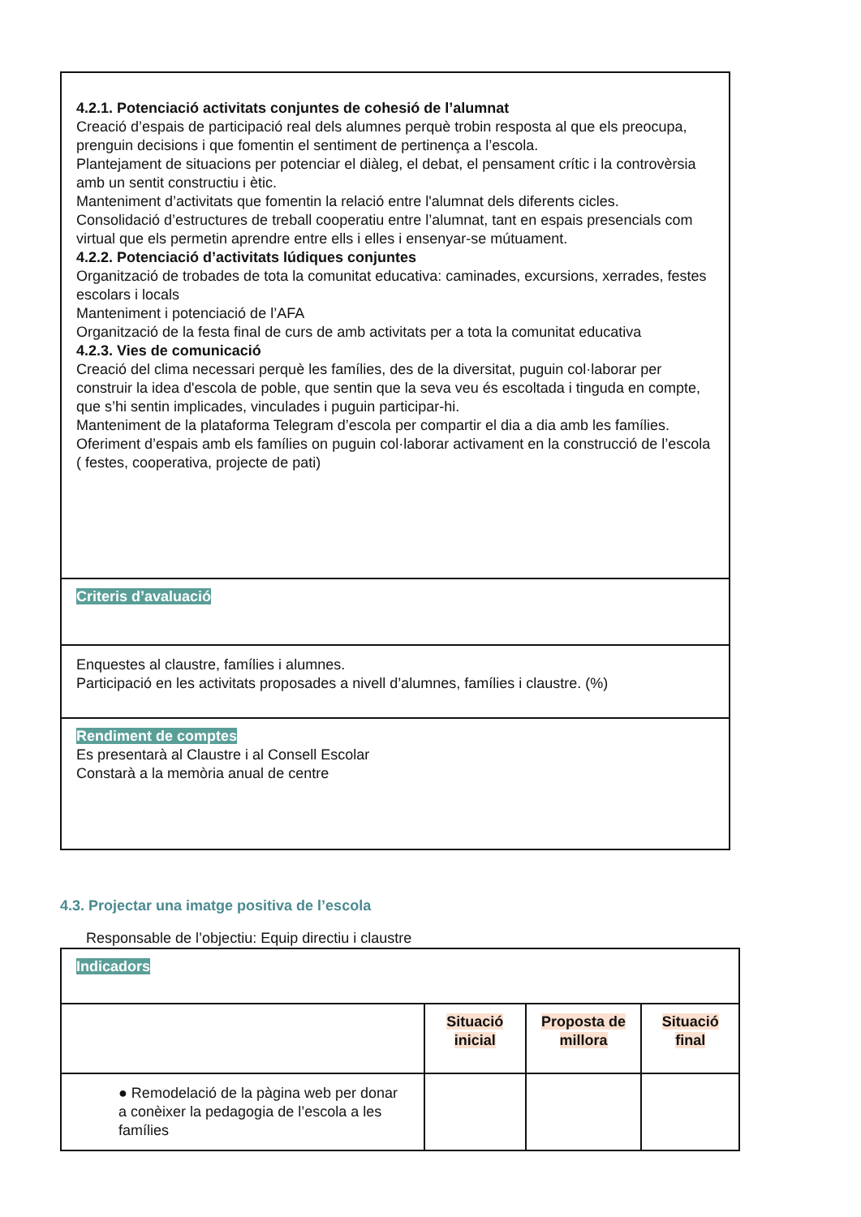| 4.2.1. Potenciació activitats conjuntes de cohesió de l’alumnat Creació d’espais de participació real dels alumnes perquè trobin resposta al que els preocupa, prenguin decisions i que fomentin el sentiment de pertinença a l’escola. Plantejament de situacions per potenciar el diàleg, el debat, el pensament crític i la controvèrsia amb un sentit constructiu i ètic. Manteniment d’activitats que fomentin la relació entre l'alumnat dels diferents cicles. Consolidació d’estructures de treball cooperatiu entre l’alumnat, tant en espais presencials com virtual que els permetin aprendre entre ells i elles i ensenyar-se mútuament. 4.2.2. Potenciació d’activitats lúdiques conjuntes Organització de trobades de tota la comunitat educativa: caminades, excursions, xerrades, festes escolars i locals Manteniment i potenciació de l’AFA Organització de la festa final de curs de amb activitats per a tota la comunitat educativa 4.2.3. Vies de comunicació Creació del clima necessari perquè les famílies, des de la diversitat, puguin col·laborar per construir la idea d'escola de poble, que sentin que la seva veu és escoltada i tinguda en compte, que s’hi sentin implicades, vinculades i puguin participar-hi. Manteniment de la plataforma Telegram d’escola per compartir el dia a dia amb les famílies. Oferiment d’espais amb els famílies on puguin col·laborar activament en la construcció de l’escola ( festes, cooperativa, projecte de pati) |
| Criteris d’avaluació |
| Enquestes al claustre, famílies i alumnes. Participació en les activitats proposades a nivell d’alumnes, famílies i claustre. (%) |
| Rendiment de comptes Es presentarà al Claustre i al Consell Escolar Constarà a la memòria anual de centre |
4.3. Projectar una imatge positiva de l’escola
Responsable de l’objectiu: Equip directiu i claustre
| Indicadors | | | |
| | Situació inicial | Proposta de millora | Situació final |
| ● Remodelació de la pàgina web per donar a conèixer la pedagogia de l’escola a les famílies | | | |